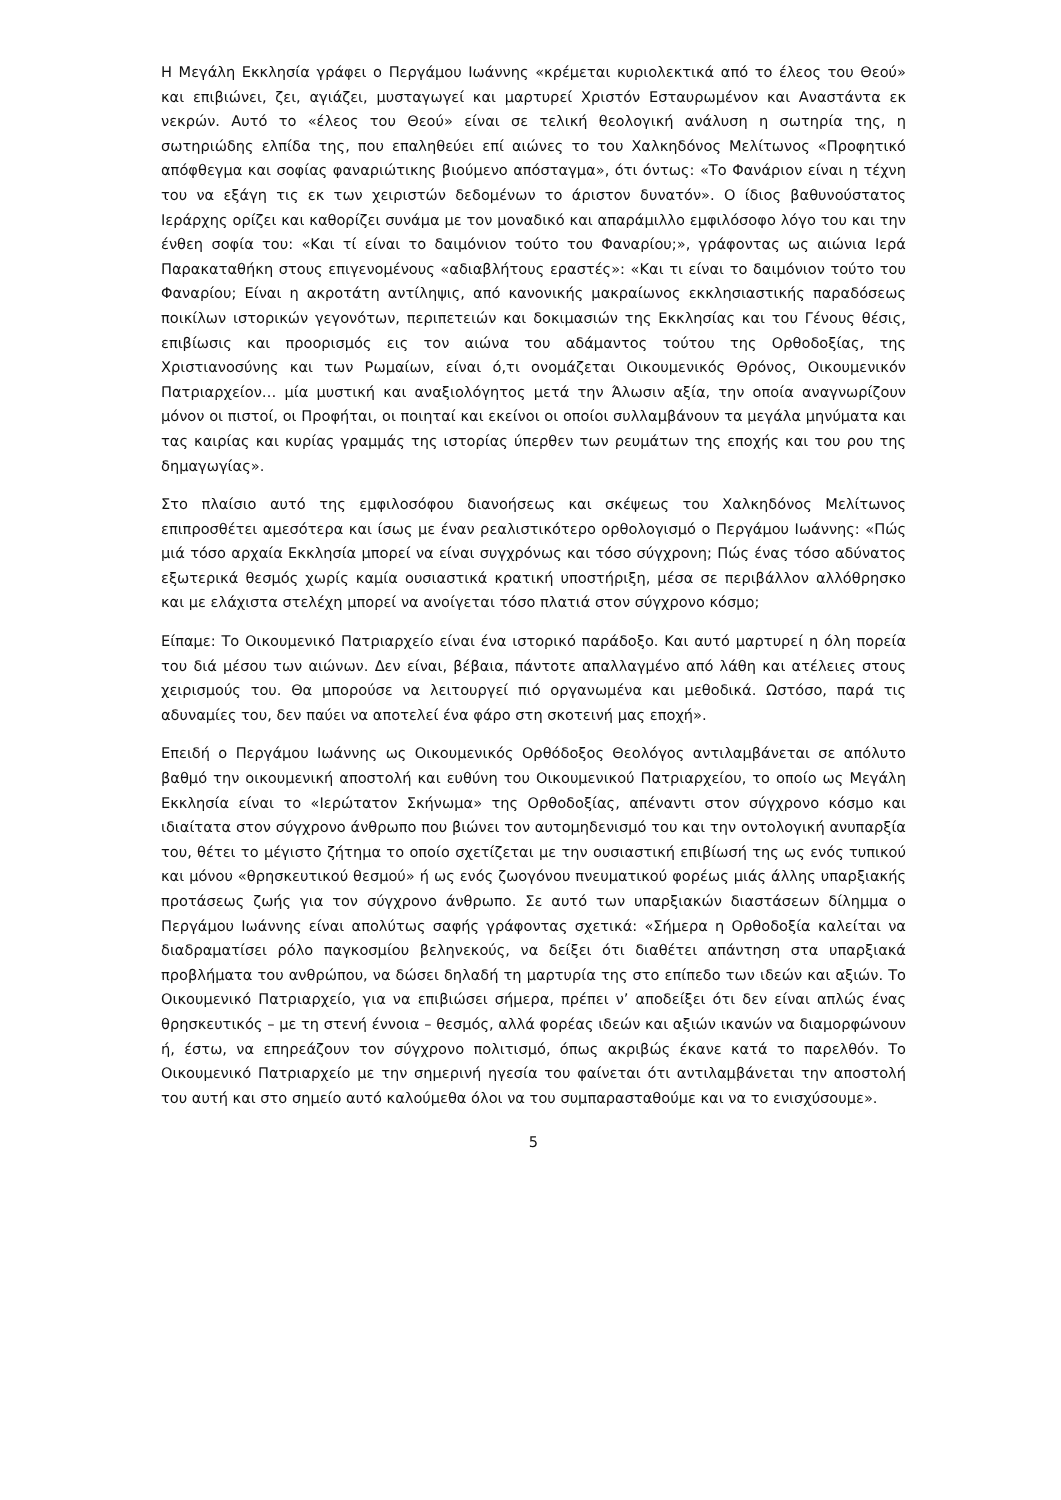Η Μεγάλη Εκκλησία γράφει ο Περγάμου Ιωάννης «κρέμεται κυριολεκτικά από το έλεος του Θεού» και επιβιώνει, ζει, αγιάζει, μυσταγωγεί και μαρτυρεί Χριστόν Εσταυρωμένον και Αναστάντα εκ νεκρών. Αυτό το «έλεος του Θεού» είναι σε τελική θεολογική ανάλυση η σωτηρία της, η σωτηριώδης ελπίδα της, που επαληθεύει επί αιώνες το του Χαλκηδόνος Μελίτωνος «Προφητικό απόφθεγμα και σοφίας φαναριώτικης βιούμενο απόσταγμα», ότι όντως: «Το Φανάριον είναι η τέχνη του να εξάγη τις εκ των χειριστών δεδομένων το άριστον δυνατόν». Ο ίδιος βαθυνούστατος Ιεράρχης ορίζει και καθορίζει συνάμα με τον μοναδικό και απαράμιλλο εμφιλόσοφο λόγο του και την ένθεη σοφία του: «Και τί είναι το δαιμόνιον τούτο του Φαναρίου;», γράφοντας ως αιώνια Ιερά Παρακαταθήκη στους επιγενομένους «αδιαβλήτους εραστές»: «Και τι είναι το δαιμόνιον τούτο του Φαναρίου; Είναι η ακροτάτη αντίληψις, από κανονικής μακραίωνος εκκλησιαστικής παραδόσεως ποικίλων ιστορικών γεγονότων, περιπετειών και δοκιμασιών της Εκκλησίας και του Γένους θέσις, επιβίωσις και προορισμός εις τον αιώνα του αδάμαντος τούτου της Ορθοδοξίας, της Χριστιανοσύνης και των Ρωμαίων, είναι ό,τι ονομάζεται Οικουμενικός Θρόνος, Οικουμενικόν Πατριαρχείον… μία μυστική και αναξιολόγητος μετά την Άλωσιν αξία, την οποία αναγνωρίζουν μόνον οι πιστοί, οι Προφήται, οι ποιηταί και εκείνοι οι οποίοι συλλαμβάνουν τα μεγάλα μηνύματα και τας καιρίας και κυρίας γραμμάς της ιστορίας ύπερθεν των ρευμάτων της εποχής και του ρου της δημαγωγίας».
Στο πλαίσιο αυτό της εμφιλοσόφου διανοήσεως και σκέψεως του Χαλκηδόνος Μελίτωνος επιπροσθέτει αμεσότερα και ίσως με έναν ρεαλιστικότερο ορθολογισμό ο Περγάμου Ιωάννης: «Πώς μιά τόσο αρχαία Εκκλησία μπορεί να είναι συγχρόνως και τόσο σύγχρονη; Πώς ένας τόσο αδύνατος εξωτερικά θεσμός χωρίς καμία ουσιαστικά κρατική υποστήριξη, μέσα σε περιβάλλον αλλόθρησκο και με ελάχιστα στελέχη μπορεί να ανοίγεται τόσο πλατιά στον σύγχρονο κόσμο;
Είπαμε: Το Οικουμενικό Πατριαρχείο είναι ένα ιστορικό παράδοξο. Και αυτό μαρτυρεί η όλη πορεία του διά μέσου των αιώνων. Δεν είναι, βέβαια, πάντοτε απαλλαγμένο από λάθη και ατέλειες στους χειρισμούς του. Θα μπορούσε να λειτουργεί πιό οργανωμένα και μεθοδικά. Ωστόσο, παρά τις αδυναμίες του, δεν παύει να αποτελεί ένα φάρο στη σκοτεινή μας εποχή».
Επειδή ο Περγάμου Ιωάννης ως Οικουμενικός Ορθόδοξος Θεολόγος αντιλαμβάνεται σε απόλυτο βαθμό την οικουμενική αποστολή και ευθύνη του Οικουμενικού Πατριαρχείου, το οποίο ως Μεγάλη Εκκλησία είναι το «Ιερώτατον Σκήνωμα» της Ορθοδοξίας, απέναντι στον σύγχρονο κόσμο και ιδιαίτατα στον σύγχρονο άνθρωπο που βιώνει τον αυτομηδενισμό του και την οντολογική ανυπαρξία του, θέτει το μέγιστο ζήτημα το οποίο σχετίζεται με την ουσιαστική επιβίωσή της ως ενός τυπικού και μόνου «θρησκευτικού θεσμού» ή ως ενός ζωογόνου πνευματικού φορέως μιάς άλλης υπαρξιακής προτάσεως ζωής για τον σύγχρονο άνθρωπο. Σε αυτό των υπαρξιακών διαστάσεων δίλημμα ο Περγάμου Ιωάννης είναι απολύτως σαφής γράφοντας σχετικά: «Σήμερα η Ορθοδοξία καλείται να διαδραματίσει ρόλο παγκοσμίου βεληνεκούς, να δείξει ότι διαθέτει απάντηση στα υπαρξιακά προβλήματα του ανθρώπου, να δώσει δηλαδή τη μαρτυρία της στο επίπεδο των ιδεών και αξιών. Το Οικουμενικό Πατριαρχείο, για να επιβιώσει σήμερα, πρέπει ν’ αποδείξει ότι δεν είναι απλώς ένας θρησκευτικός – με τη στενή έννοια – θεσμός, αλλά φορέας ιδεών και αξιών ικανών να διαμορφώνουν ή, έστω, να επηρεάζουν τον σύγχρονο πολιτισμό, όπως ακριβώς έκανε κατά το παρελθόν. Το Οικουμενικό Πατριαρχείο με την σημερινή ηγεσία του φαίνεται ότι αντιλαμβάνεται την αποστολή του αυτή και στο σημείο αυτό καλούμεθα όλοι να του συμπαρασταθούμε και να το ενισχύσουμε».
5